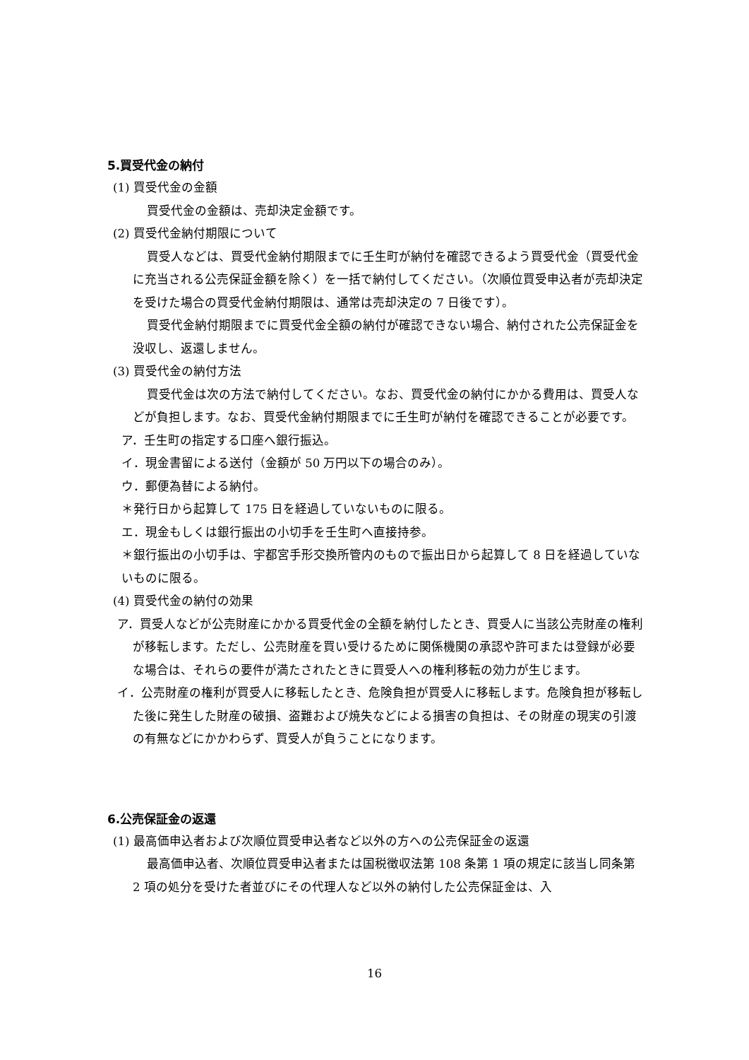5.買受代金の納付
(1) 買受代金の金額
買受代金の金額は、売却決定金額です。
(2) 買受代金納付期限について
買受人などは、買受代金納付期限までに壬生町が納付を確認できるよう買受代金（買受代金に充当される公売保証金額を除く）を一括で納付してください。（次順位買受申込者が売却決定を受けた場合の買受代金納付期限は、通常は売却決定の 7 日後です）。
買受代金納付期限までに買受代金全額の納付が確認できない場合、納付された公売保証金を没収し、返還しません。
(3) 買受代金の納付方法
買受代金は次の方法で納付してください。なお、買受代金の納付にかかる費用は、買受人などが負担します。なお、買受代金納付期限までに壬生町が納付を確認できることが必要です。
ア．壬生町の指定する口座へ銀行振込。
イ．現金書留による送付（金額が 50 万円以下の場合のみ）。
ウ．郵便為替による納付。
＊発行日から起算して 175 日を経過していないものに限る。
エ．現金もしくは銀行振出の小切手を壬生町へ直接持参。
＊銀行振出の小切手は、宇都宮手形交換所管内のもので振出日から起算して 8 日を経過していないものに限る。
(4) 買受代金の納付の効果
ア．買受人などが公売財産にかかる買受代金の全額を納付したとき、買受人に当該公売財産の権利が移転します。ただし、公売財産を買い受けるために関係機関の承認や許可または登録が必要な場合は、それらの要件が満たされたときに買受人への権利移転の効力が生じます。
イ．公売財産の権利が買受人に移転したとき、危険負担が買受人に移転します。危険負担が移転した後に発生した財産の破損、盗難および焼失などによる損害の負担は、その財産の現実の引渡の有無などにかかわらず、買受人が負うことになります。
6.公売保証金の返還
(1) 最高価申込者および次順位買受申込者など以外の方への公売保証金の返還
最高価申込者、次順位買受申込者または国税徴収法第 108 条第 1 項の規定に該当し同条第 2 項の処分を受けた者並びにその代理人など以外の納付した公売保証金は、入
16